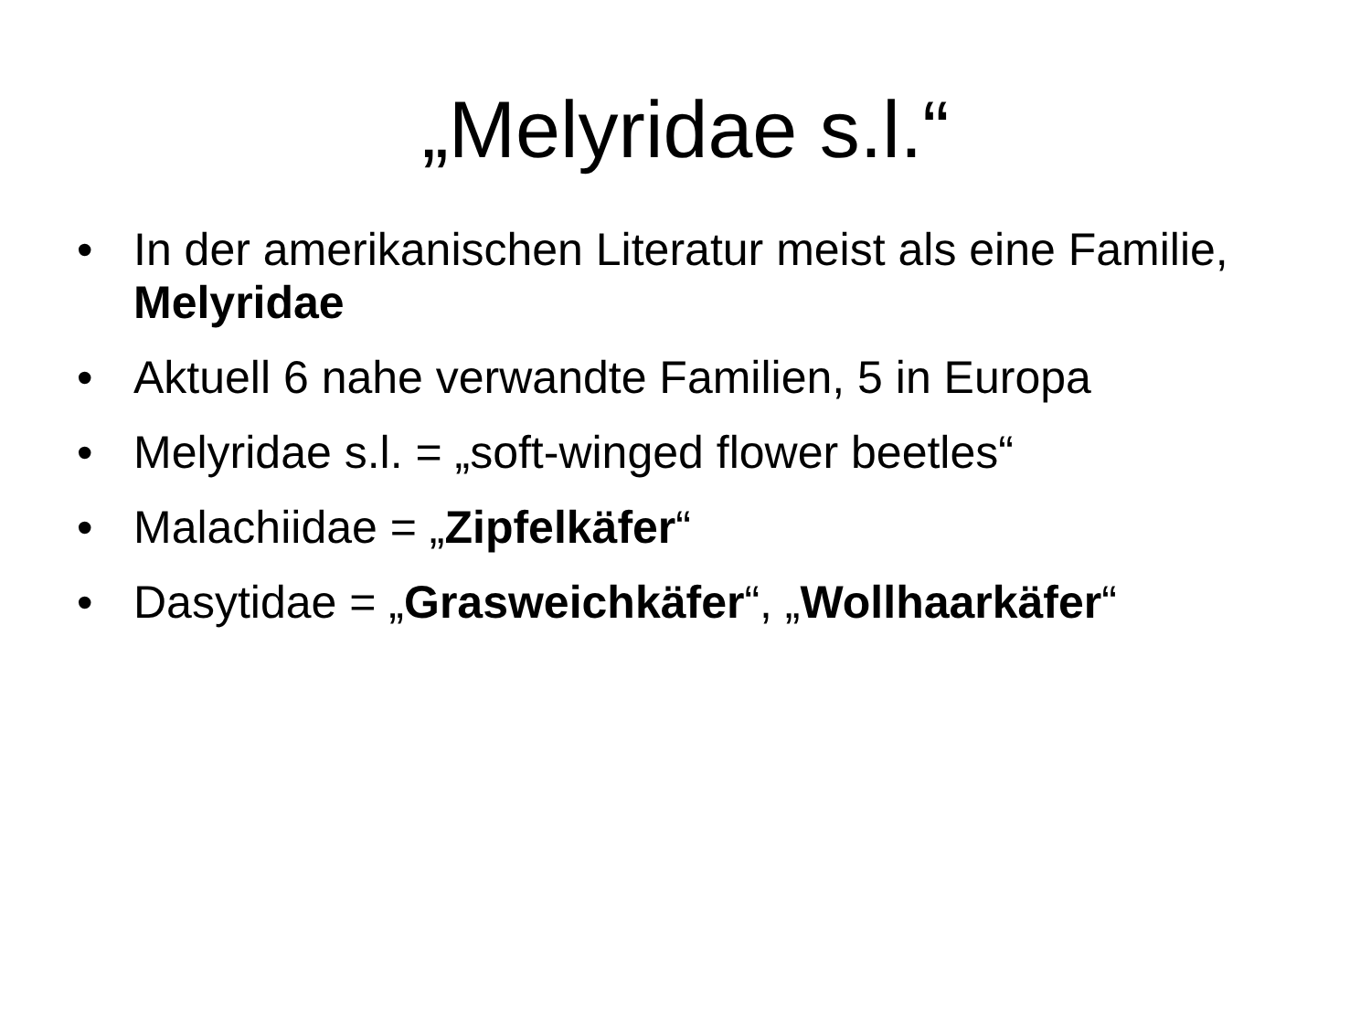„Melyridae s.l.“
• In der amerikanischen Literatur meist als eine Familie, Melyridae
• Aktuell 6 nahe verwandte Familien, 5 in Europa
• Melyridae s.l. = „soft-winged flower beetles“
• Malachiidae = „Zipfelkäfer“
• Dasytidae = „Grasweichkäfer“, „Wollhaarkäfer“